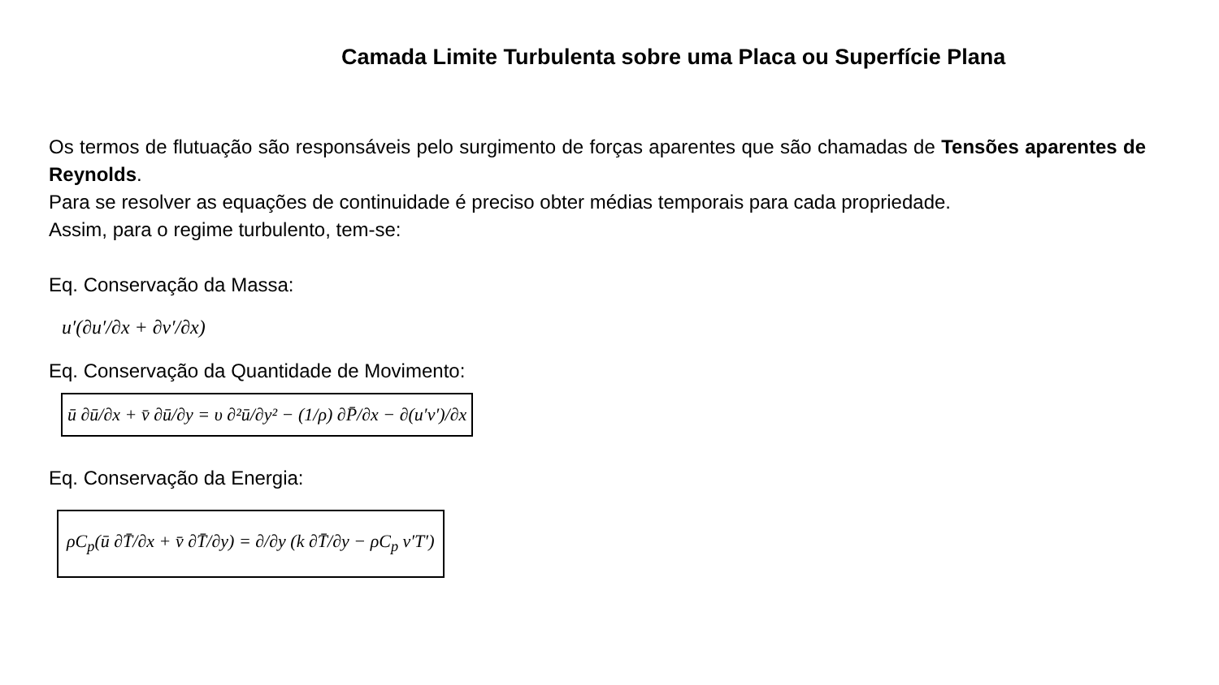Camada Limite Turbulenta sobre uma Placa ou Superfície Plana
Os termos de flutuação são responsáveis pelo surgimento de forças aparentes que são chamadas de Tensões aparentes de Reynolds.
Para se resolver as equações de continuidade é preciso obter médias temporais para cada propriedade.
Assim, para o regime turbulento, tem-se:
Eq. Conservação da Massa:
u′(∂u′/∂x + ∂v′/∂x)
Eq. Conservação da Quantidade de Movimento:
ū ∂ū/∂x + v̄ ∂ū/∂y = υ ∂²ū/∂y² − (1/ρ) ∂P̄/∂x − ∂(u′v′)/∂x
Eq. Conservação da Energia:
ρC<sub>p</sub>(ū ∂T̄/∂x + v̄ ∂T̄/∂y) = ∂/∂y (k ∂T̄/∂y − ρC<sub>p</sub> v′T′)